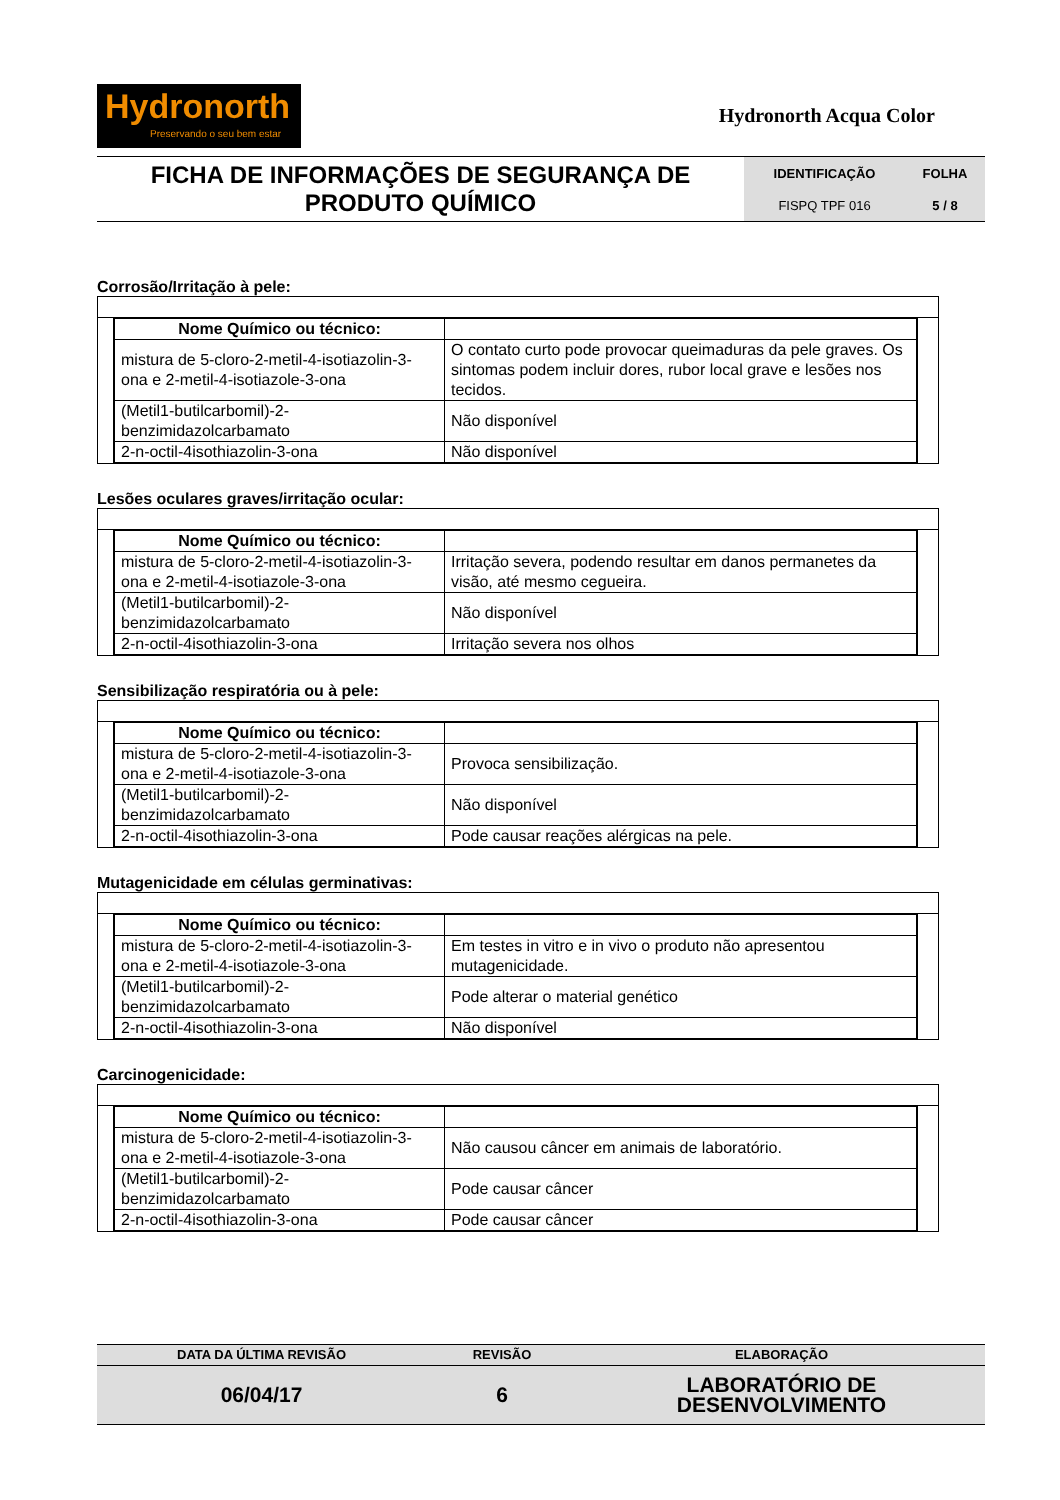Hydronorth
Preservando o seu bem estar
Hydronorth Acqua Color
FICHA DE INFORMAÇÕES DE SEGURANÇA DE PRODUTO QUÍMICO
IDENTIFICAÇÃO FOLHA FISPQ TPF 016 5 / 8
Corrosão/Irritação à pele:
| Nome Químico ou técnico: | |
| mistura de 5-cloro-2-metil-4-isotiazolin-3-ona e 2-metil-4-isotiazole-3-ona | O contato curto pode provocar queimaduras da pele graves. Os sintomas podem incluir dores, rubor local grave e lesões nos tecidos. |
| (Metil1-butilcarbomil)-2-benzimidazolcarbamato | Não disponível |
| 2-n-octil-4isothiazolin-3-ona | Não disponível |
Lesões oculares graves/irritação ocular:
| Nome Químico ou técnico: | |
| mistura de 5-cloro-2-metil-4-isotiazolin-3-ona e 2-metil-4-isotiazole-3-ona | Irritação severa, podendo resultar em danos permanetes da visão, até mesmo cegueira. |
| (Metil1-butilcarbomil)-2-benzimidazolcarbamato | Não disponível |
| 2-n-octil-4isothiazolin-3-ona | Irritação severa nos olhos |
Sensibilização respiratória ou à pele:
| Nome Químico ou técnico: | |
| mistura de 5-cloro-2-metil-4-isotiazolin-3-ona e 2-metil-4-isotiazole-3-ona | Provoca sensibilização. |
| (Metil1-butilcarbomil)-2-benzimidazolcarbamato | Não disponível |
| 2-n-octil-4isothiazolin-3-ona | Pode causar reações alérgicas na pele. |
Mutagenicidade em células germinativas:
| Nome Químico ou técnico: | |
| mistura de 5-cloro-2-metil-4-isotiazolin-3-ona e 2-metil-4-isotiazole-3-ona | Em testes in vitro e in vivo o produto não apresentou mutagenicidade. |
| (Metil1-butilcarbomil)-2-benzimidazolcarbamato | Pode alterar o material genético |
| 2-n-octil-4isothiazolin-3-ona | Não disponível |
Carcinogenicidade:
| Nome Químico ou técnico: | |
| mistura de 5-cloro-2-metil-4-isotiazolin-3-ona e 2-metil-4-isotiazole-3-ona | Não causou câncer em animais de laboratório. |
| (Metil1-butilcarbomil)-2-benzimidazolcarbamato | Pode causar câncer |
| 2-n-octil-4isothiazolin-3-ona | Pode causar câncer |
| DATA DA ÚLTIMA REVISÃO | REVISÃO | ELABORAÇÃO |
| 06/04/17 | 6 | LABORATÓRIO DE DESENVOLVIMENTO |